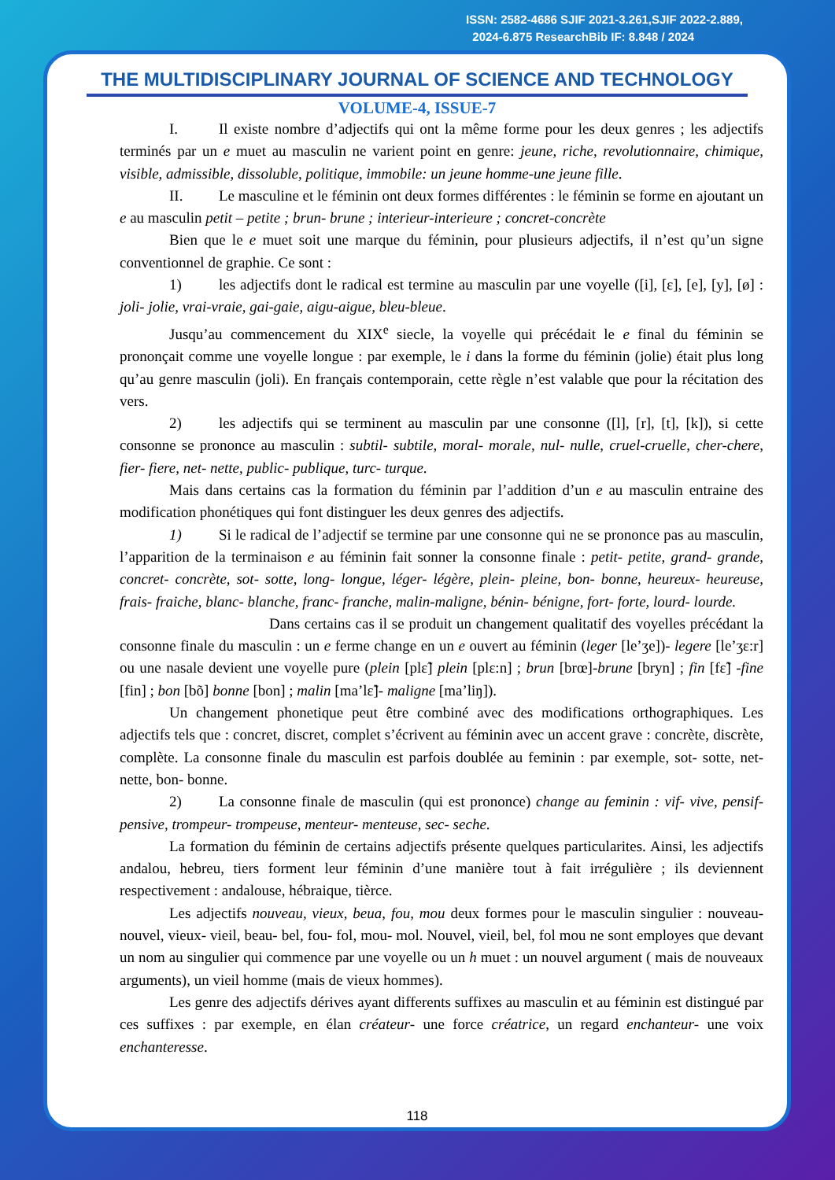ISSN: 2582-4686 SJIF 2021-3.261,SJIF 2022-2.889,
2024-6.875 ResearchBib IF: 8.848 / 2024
THE MULTIDISCIPLINARY JOURNAL OF SCIENCE AND TECHNOLOGY
VOLUME-4, ISSUE-7
I. Il existe nombre d’adjectifs qui ont la même forme pour les deux genres ; les adjectifs terminés par un e muet au masculin ne varient point en genre: jeune, riche, revolutionnaire, chimique, visible, admissible, dissoluble, politique, immobile: un jeune homme-une jeune fille.
II. Le masculine et le féminin ont deux formes différentes : le féminin se forme en ajoutant un e au masculin petit – petite ; brun- brune ; interieur-interieure ; concret-concrète
Bien que le e muet soit une marque du féminin, pour plusieurs adjectifs, il n’est qu’un signe conventionnel de graphie. Ce sont :
1) les adjectifs dont le radical est termine au masculin par une voyelle ([i], [ɛ], [e], [y], [ø] : joli- jolie, vrai-vraie, gai-gaie, aigu-aigue, bleu-bleue.
Jusqu’au commencement du XIX<sup>e</sup> siecle, la voyelle qui précédait le e final du féminin se prononçait comme une voyelle longue : par exemple, le i dans la forme du féminin (jolie) était plus long qu’au genre masculin (joli). En français contemporain, cette règle n’est valable que pour la récitation des vers.
2) les adjectifs qui se terminent au masculin par une consonne ([l], [r], [t], [k]), si cette consonne se prononce au masculin : subtil- subtile, moral- morale, nul- nulle, cruel-cruelle, cher-chere, fier- fiere, net- nette, public- publique, turc- turque.
Mais dans certains cas la formation du féminin par l’addition d’un e au masculin entraine des modification phonétiques qui font distinguer les deux genres des adjectifs.
1) Si le radical de l’adjectif se termine par une consonne qui ne se prononce pas au masculin, l’apparition de la terminaison e au féminin fait sonner la consonne finale : petit- petite, grand- grande, concret- concrète, sot- sotte, long- longue, léger- légère, plein- pleine, bon- bonne, heureux- heureuse, frais- fraiche, blanc- blanche, franc- franche, malin-maligne, bénin- bénigne, fort- forte, lourd- lourde.
Dans certains cas il se produit un changement qualitatif des voyelles précédant la consonne finale du masculin : un e ferme change en un e ouvert au féminin (leger [le’ʒe])- legere [le’ʒɛ:r] ou une nasale devient une voyelle pure (plein [plɛ̃] plein [plɛ:n] ; brun [brœ]-brune [bryn] ; fin [fɛ̃] -fine [fin] ; bon [bõ] bonne [bon] ; malin [ma’lɛ̃]- maligne [ma’liŋ]).
Un changement phonetique peut être combiné avec des modifications orthographiques. Les adjectifs tels que : concret, discret, complet s’écrivent au féminin avec un accent grave : concrète, discrète, complète. La consonne finale du masculin est parfois doublée au feminin : par exemple, sot- sotte, net- nette, bon- bonne.
2) La consonne finale de masculin (qui est prononce) change au feminin : vif- vive, pensif-pensive, trompeur- trompeuse, menteur- menteuse, sec- seche.
La formation du féminin de certains adjectifs présente quelques particularites. Ainsi, les adjectifs andalou, hebreu, tiers forment leur féminin d’une manière tout à fait irrégulière ; ils deviennent respectivement : andalouse, hébraique, tièrce.
Les adjectifs nouveau, vieux, beua, fou, mou deux formes pour le masculin singulier : nouveau- nouvel, vieux- vieil, beau- bel, fou- fol, mou- mol. Nouvel, vieil, bel, fol mou ne sont employes que devant un nom au singulier qui commence par une voyelle ou un h muet : un nouvel argument ( mais de nouveaux arguments), un vieil homme (mais de vieux hommes).
Les genre des adjectifs dérives ayant differents suffixes au masculin et au féminin est distingué par ces suffixes : par exemple, en élan créateur- une force créatrice, un regard enchanteur- une voix enchanteresse.
118